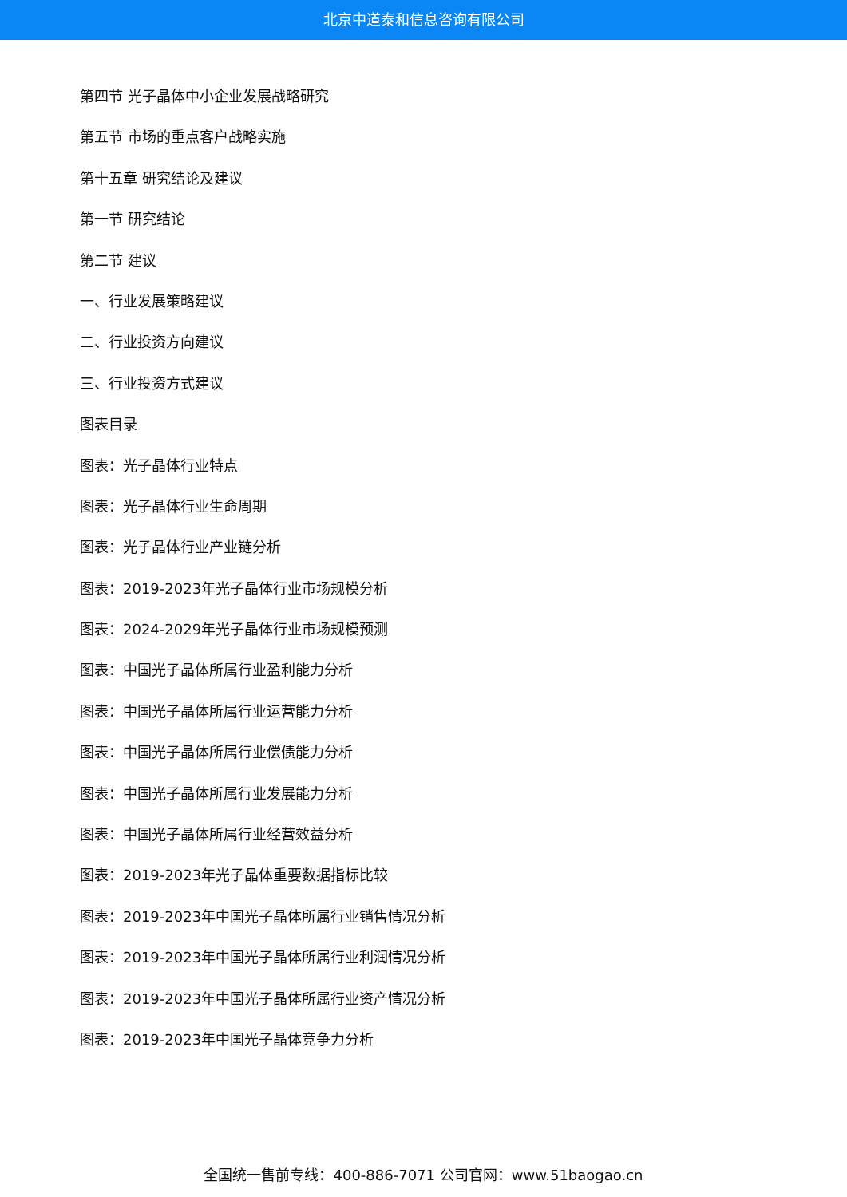北京中道泰和信息咨询有限公司
第四节 光子晶体中小企业发展战略研究
第五节 市场的重点客户战略实施
第十五章 研究结论及建议
第一节 研究结论
第二节 建议
一、行业发展策略建议
二、行业投资方向建议
三、行业投资方式建议
图表目录
图表：光子晶体行业特点
图表：光子晶体行业生命周期
图表：光子晶体行业产业链分析
图表：2019-2023年光子晶体行业市场规模分析
图表：2024-2029年光子晶体行业市场规模预测
图表：中国光子晶体所属行业盈利能力分析
图表：中国光子晶体所属行业运营能力分析
图表：中国光子晶体所属行业偿债能力分析
图表：中国光子晶体所属行业发展能力分析
图表：中国光子晶体所属行业经营效益分析
图表：2019-2023年光子晶体重要数据指标比较
图表：2019-2023年中国光子晶体所属行业销售情况分析
图表：2019-2023年中国光子晶体所属行业利润情况分析
图表：2019-2023年中国光子晶体所属行业资产情况分析
图表：2019-2023年中国光子晶体竞争力分析
全国统一售前专线：400-886-7071 公司官网：www.51baogao.cn